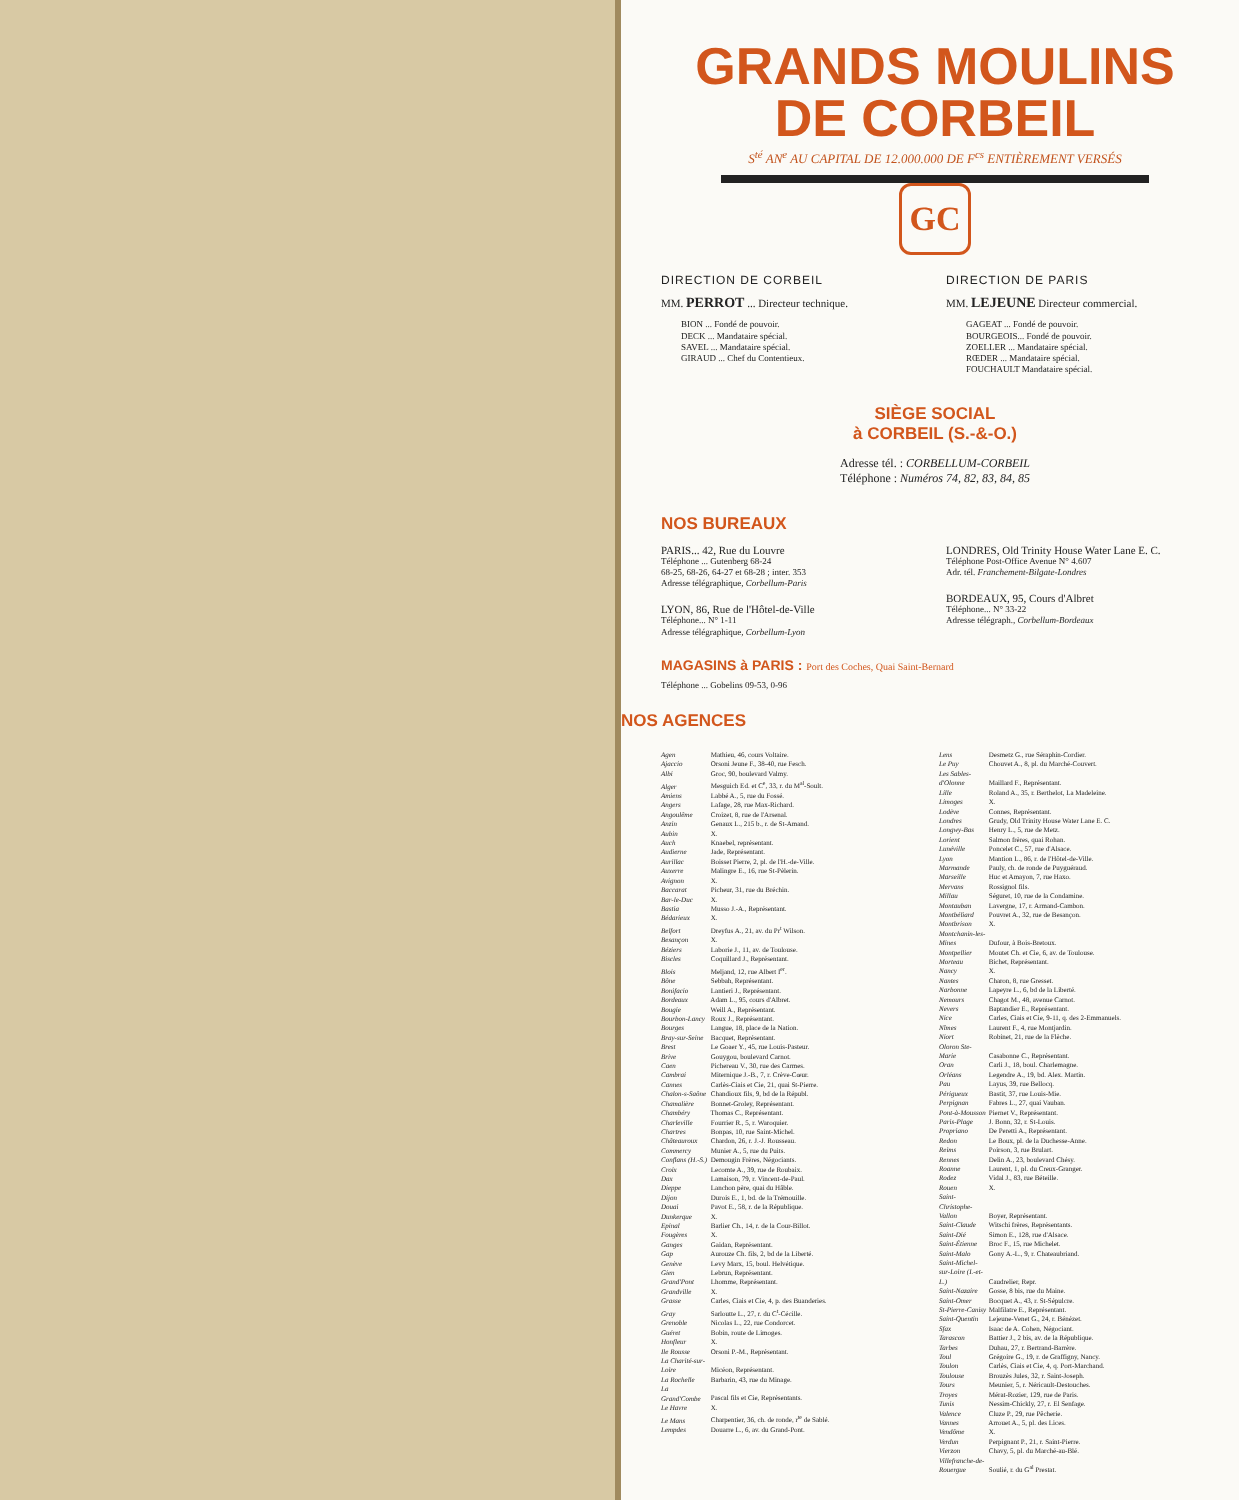GRANDS MOULINS
DE CORBEIL
S<sup>té</sup> AN<sup>e</sup> AU CAPITAL DE 12.000.000 DE F<sup>cs</sup> ENTIÈREMENT VERSÉS
GC
DIRECTION DE CORBEIL
MM. PERROT ... Directeur technique.
BION ... Fondé de pouvoir.
DECK ... Mandataire spécial.
SAVEL ... Mandataire spécial.
GIRAUD ... Chef du Contentieux.
DIRECTION DE PARIS
MM. LEJEUNE Directeur commercial.
GAGEAT ... Fondé de pouvoir.
BOURGEOIS... Fondé de pouvoir.
ZOELLER ... Mandataire spécial.
RŒDER ... Mandataire spécial.
FOUCHAULT Mandataire spécial.
SIÈGE SOCIAL
à CORBEIL (S.-&-O.)
Adresse tél. : CORBELLUM-CORBEIL
Téléphone : Numéros 74, 82, 83, 84, 85
NOS BUREAUX
PARIS... 42, Rue du Louvre
Téléphone ... Gutenberg 68-24
68-25, 68-26, 64-27 et 68-28 ; inter. 353
Adresse télégraphique, Corbellum-Paris
LYON, 86, Rue de l'Hôtel-de-Ville
Téléphone... N° 1-11
Adresse télégraphique, Corbellum-Lyon
LONDRES, Old Trinity House Water Lane E. C.
Téléphone Post-Office Avenue N° 4.607
Adr. tél. Franchement-Bilgate-Londres
BORDEAUX, 95, Cours d'Albret
Téléphone... N° 33-22
Adresse télégraph., Corbellum-Bordeaux
MAGASINS à PARIS : Port des Coches, Quai Saint-Bernard
Téléphone ... Gobelins 09-53, 0-96
NOS AGENCES
Agen Mathieu, 46, cours Voltaire.
Ajaccio Orsoni Jeune F., 38-40, rue Fesch.
Albi Groc, 90, boulevard Valmy.
Alger Mesguich Ed. et C<sup>e</sup>, 33, r. du M<sup>al</sup>-Soult.
Amiens Labbé A., 5, rue du Fossé.
Angers Lafage, 28, rue Max-Richard.
Angoulême Croizet, 8, rue de l'Arsenal.
Anzin Genaux L., 215 b., r. de St-Amand.
Aubin X.
Auch Knaebel, représentant.
Audierne Jade, Représentant.
Aurillac Boisset Pierre, 2, pl. de l'H.-de-Ville.
Auxerre Malingre E., 16, rue St-Pèlerin.
Avignon X.
Baccarat Picheur, 31, rue du Bréchin.
Bar-le-Duc X.
Bastia Musso J.-A., Représentant.
Bédarieux X.
Belfort Dreyfus A., 21, av. du Pr<sup>t</sup> Wilson.
Besançon X.
Béziers Laborie J., 11, av. de Toulouse.
Biscles Coquillard J., Représentant.
Blois Meljand, 12, rue Albert I<sup>er</sup>.
Bône Sebbah, Représentant.
Bonifacio Lantieri J., Représentant.
Bordeaux Adam L., 95, cours d'Albret.
Bougie Weill A., Représentant.
Bourbon-Lancy Roux J., Représentant.
Bourges Langue, 18, place de la Nation.
Bray-sur-Seine Bacquet, Représentant.
Brest Le Goaer Y., 45, rue Louis-Pasteur.
Brive Gouygou, boulevard Carnot.
Caen Pichereau V., 30, rue des Carmes.
Cambrai Miternique J.-B., 7, r. Crève-Cœur.
Cannes Carlès-Ciais et Cie, 21, quai St-Pierre.
Chalon-s-Saône Chandioux fils, 9, bd de la Républ.
Chamalière Bonnet-Groley, Représentant.
Chambéry Thomas C., Représentant.
Charleville Fourrier R., 5, r. Waroquier.
Chartres Bonpas, 10, rue Saint-Michel.
Châteauroux Chardon, 26, r. J.-J. Rousseau.
Commercy Munier A., 5, rue du Puits.
Conflans (H.-S.) Demougin Frères, Négociants.
Croix Lecomte A., 39, rue de Roubaix.
Dax Lamaison, 79, r. Vincent-de-Paul.
Dieppe Lanchon père, quai du Hâble.
Dijon Durois E., 1, bd. de la Trémouille.
Douai Pavot E., 58, r. de la République.
Dunkerque X.
Epinal Barlier Ch., 14, r. de la Cour-Billot.
Fougères X.
Ganges Gaidan, Représentant.
Gap Aurouze Ch. fils, 2, bd de la Liberté.
Genève Levy Marx, 15, boul. Helvétique.
Gien Lebrun, Représentant.
Grand'Pont Lhomme, Représentant.
Grandville X.
Grasse Carles, Ciais et Cie, 4, p. des Buanderies.
Gray Sarloutte L., 27, r. du C<sup>t</sup>-Cécille.
Grenoble Nicolas L., 22, rue Condorcet.
Guéret Bobin, route de Limoges.
Honfleur X.
Ile Rousse Orsoni P.-M., Représentant.
La Charité-sur-Loire Micéon, Représentant.
La Rochelle Barbarin, 43, rue du Minage.
La Grand'Combe Pascal fils et Cie, Représentants.
Le Havre X.
Le Mans Charpentier, 36, ch. de ronde, r<sup>te</sup> de Sablé.
Lempdes Douarre L., 6, av. du Grand-Pont.
Lens Desmetz G., rue Séraphin-Cordier.
Le Puy Chouvet A., 8, pl. du Marché-Couvert.
Les Sables-d'Olonne Maillard F., Représentant.
Lille Roland A., 35, r. Berthelot, La Madeleine.
Limoges X.
Lodève Connes, Représentant.
Londres Grudy, Old Trinity House Water Lane E. C.
Longwy-Bas Henry L., 5, rue de Metz.
Lorient Salmon frères, quai Rohan.
Lunéville Poncelet C., 57, rue d'Alsace.
Lyon Mantion L., 86, r. de l'Hôtel-de-Ville.
Marmande Pauly, ch. de ronde de Puyguéraud.
Marseille Huc et Amayon, 7, rue Haxo.
Mervans Rossignol fils.
Millau Séguret, 10, rue de la Condamine.
Montauban Lavergne, 17, r. Armand-Cambon.
Montbéliard Pouvret A., 32, rue de Besançon.
Montbrison X.
Montchanin-les-Mines Dufour, à Bois-Bretoux.
Montpellier Moutet Ch. et Cie, 6, av. de Toulouse.
Morteau Bichet, Représentant.
Nancy X.
Nantes Charon, 8, rue Gresset.
Narbonne Lapeyre L., 6, bd de la Liberté.
Nemours Chagot M., 48, avenue Carnot.
Nevers Baptandier E., Représentant.
Nice Carles, Ciais et Cie, 9-11, q. des 2-Emmanuels.
Nîmes Laurent F., 4, rue Montjardin.
Niort Robinet, 21, rue de la Flèche.
Oloron Ste-Marie Casabonne C., Représentant.
Oran Carli J., 18, boul. Charlemagne.
Orléans Legendre A., 19, bd. Alex. Martin.
Pau Layus, 39, rue Bellocq.
Périgueux Bastit, 37, rue Louis-Mie.
Perpignan Fabres L., 27, quai Vauban.
Pont-à-Mousson Piernet V., Représentant.
Paris-Plage J. Bonn, 32, r. St-Louis.
Propriano De Peretti A., Représentant.
Redon Le Boux, pl. de la Duchesse-Anne.
Reims Poirson, 3, rue Brulart.
Rennes Delin A., 23, boulevard Chésy.
Roanne Laurent, 1, pl. du Creux-Granger.
Rodez Vidal J., 83, rue Béteille.
Rouen X.
Saint-Christophe-Vallon Boyer, Représentant.
Saint-Claude Witschi frères, Représentants.
Saint-Dié Simon E., 128, rue d'Alsace.
Saint-Étienne Broc F., 15, rue Michelet.
Saint-Malo Gony A.-L., 9, r. Chateaubriand.
Saint-Michel-sur-Loire (I.-et-L.) Caudrelier, Repr.
Saint-Nazaire Gosse, 8 bis, rue du Maine.
Saint-Omer Bocquet A., 43, r. St-Sépulcre.
St-Pierre-Canisy Malfilatre E., Représentant.
Saint-Quentin Lejeune-Venet G., 24, r. Bénézet.
Sfax Isaac de A. Cohen, Négociant.
Tarascon Battier J., 2 bis, av. de la République.
Tarbes Duhau, 27, r. Bertrand-Barrère.
Toul Grégoire G., 19, r. de Graffigny, Nancy.
Toulon Carlès, Ciais et Cie, 4, q. Port-Marchand.
Toulouse Brouzès Jules, 32, r. Saint-Joseph.
Tours Meunier, 5, r. Néricault-Destouches.
Troyes Mérat-Rozier, 129, rue de Paris.
Tunis Nessim-Chickly, 27, r. El Senfage.
Valence Cluze P., 29, rue Pêcherie.
Vannes Arrouet A., 5, pl. des Lices.
Vendôme X.
Verdun Perpignant P., 21, r. Saint-Pierre.
Vierzon Chavy, 5, pl. du Marché-au-Blé.
Villefranche-de-Rouergue Soulié, r. du G<sup>al</sup> Prestat.